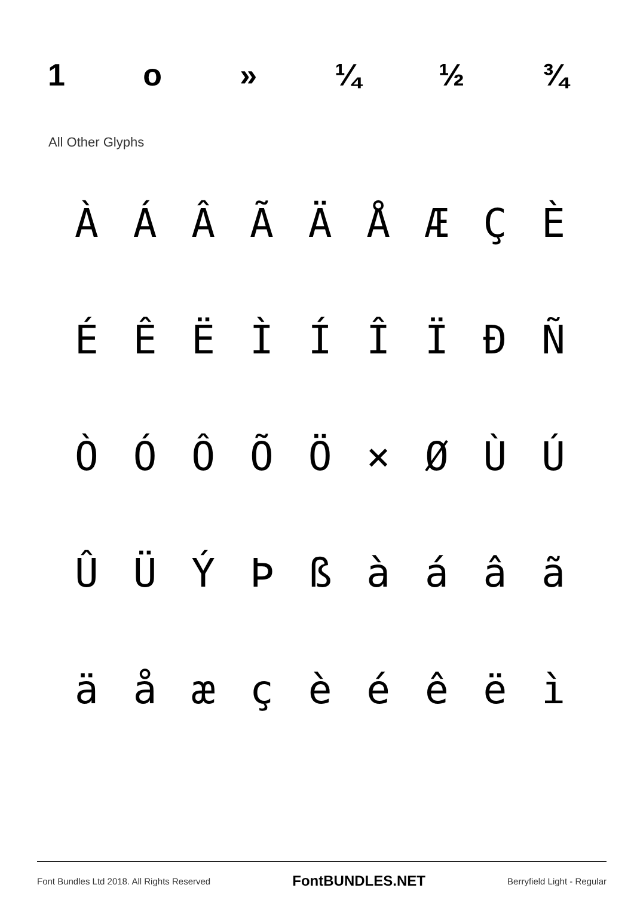1 o » ¼ ½ ¾
All Other Glyphs
ÀÁÂÃÄÅÆÇÈ
ÉÊËÌÍÎÏÐÑ
ÒÓÔÕÖ × ØÙÚ
ÛÜÝÞßàáâã
äåæçèéêëì
Font Bundles Ltd 2018. All Rights Reserved FontBUNDLES.NET Berryfield Light - Regular